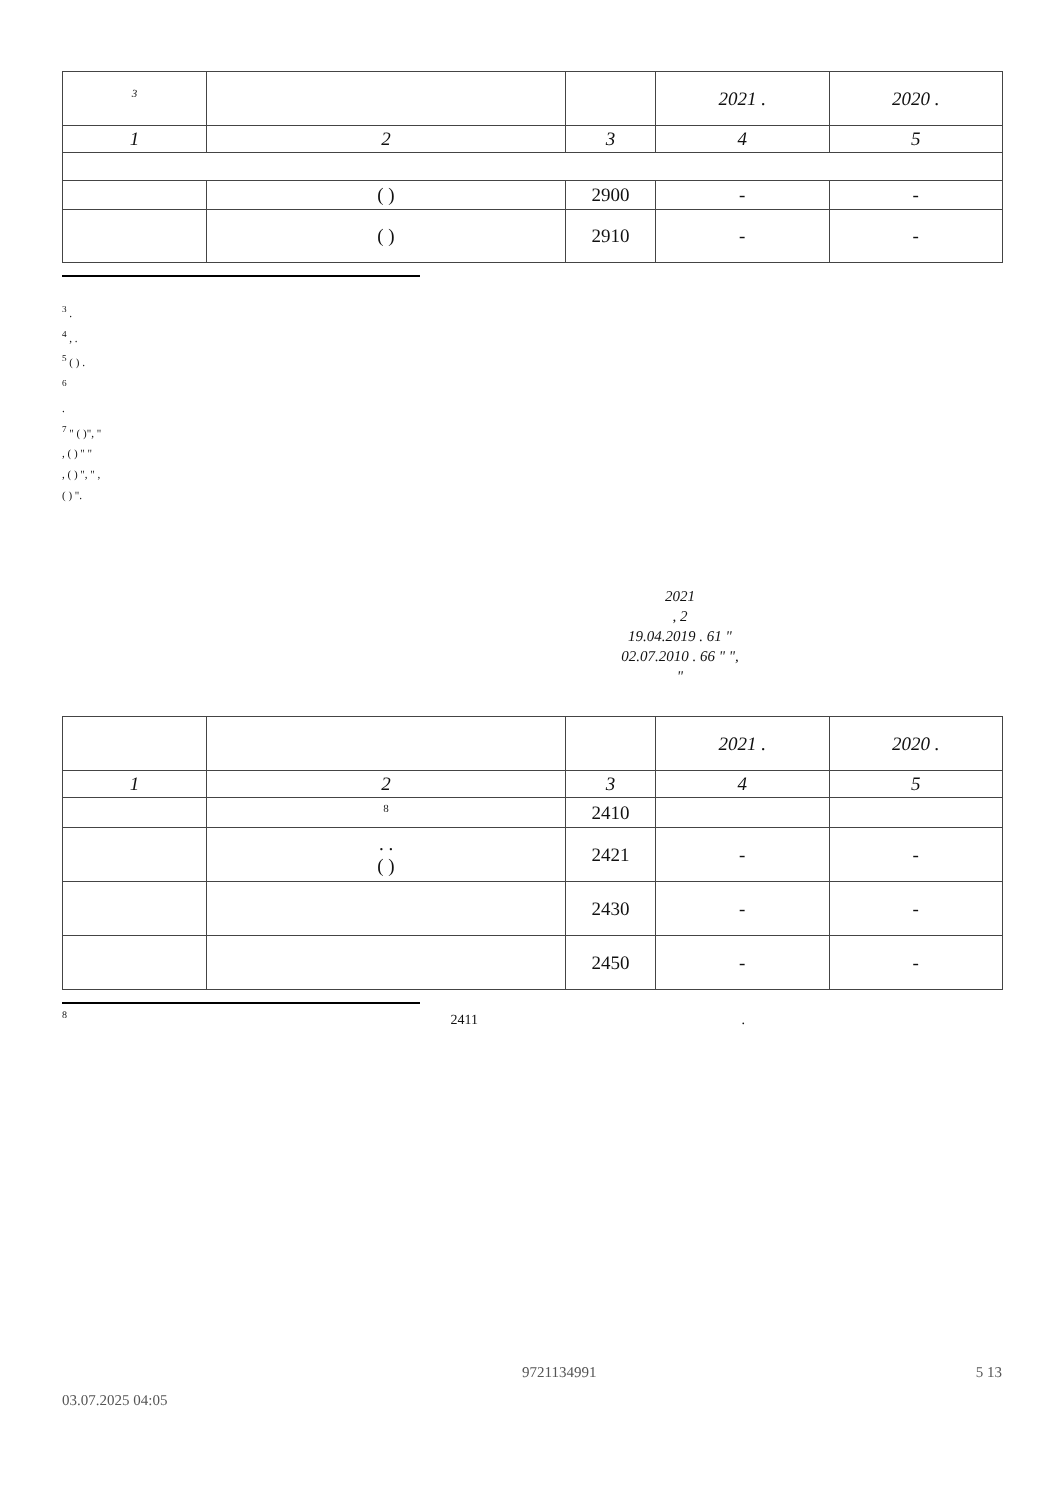| <sup>3</sup> | | | 2021 . | 2020 . |
| --- | --- | --- | --- | --- |
| 1 | 2 | 3 | 4 | 5 |
| | ( ) | 2900 | - | - |
| | ( ) | 2910 | - | - |
<sup>3</sup> .
<sup>4</sup> , .
<sup>5</sup> ( ) .
<sup>6</sup>
.
<sup>7</sup> " ( )", "
, ( ) " "
, ( ) ", " ,
( ) ".
2021
, 2
19.04.2019 . 61 "
02.07.2010 . 66 " ",
"
| | | | 2021 . | 2020 . |
| --- | --- | --- | --- | --- |
| 1 | 2 | 3 | 4 | 5 |
| | <sup>8</sup> | 2410 | | |
| | . . ( ) | 2421 | - | - |
| | | 2430 | - | - |
| | | 2450 | - | - |
<sup>8</sup> 2411 .
9721134991 5 13
03.07.2025 04:05